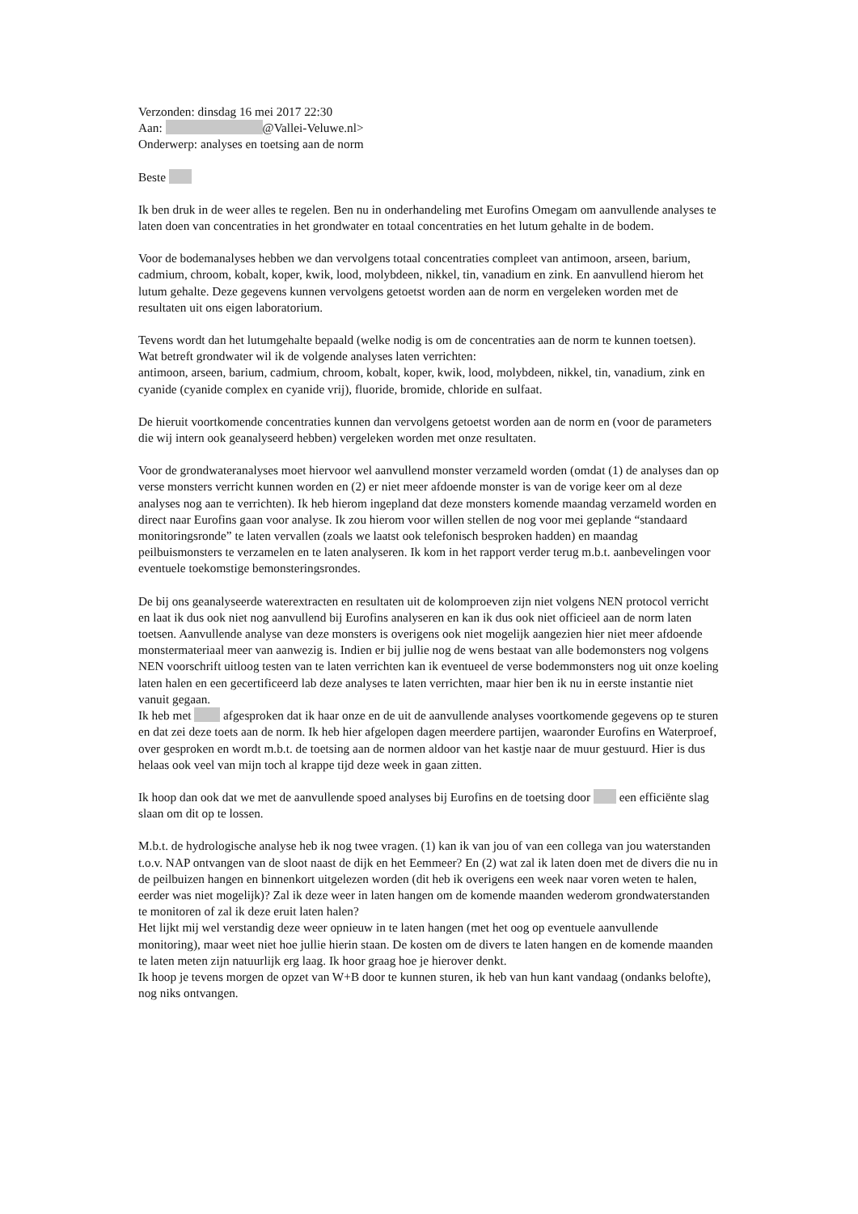Verzonden: dinsdag 16 mei 2017 22:30
Aan: @Vallei-Veluwe.nl>
Onderwerp: analyses en toetsing aan de norm
Beste
Ik ben druk in de weer alles te regelen. Ben nu in onderhandeling met Eurofins Omegam om aanvullende analyses te laten doen van concentraties in het grondwater en totaal concentraties en het lutum gehalte in de bodem.
Voor de bodemanalyses hebben we dan vervolgens totaal concentraties compleet van antimoon, arseen, barium, cadmium, chroom, kobalt, koper, kwik, lood, molybdeen, nikkel, tin, vanadium en zink. En aanvullend hierom het lutum gehalte. Deze gegevens kunnen vervolgens getoetst worden aan de norm en vergeleken worden met de resultaten uit ons eigen laboratorium.
Tevens wordt dan het lutumgehalte bepaald (welke nodig is om de concentraties aan de norm te kunnen toetsen).
Wat betreft grondwater wil ik de volgende analyses laten verrichten:
antimoon, arseen, barium, cadmium, chroom, kobalt, koper, kwik, lood, molybdeen, nikkel, tin, vanadium, zink en cyanide (cyanide complex en cyanide vrij), fluoride, bromide, chloride en sulfaat.
De hieruit voortkomende concentraties kunnen dan vervolgens getoetst worden aan de norm en (voor de parameters die wij intern ook geanalyseerd hebben) vergeleken worden met onze resultaten.
Voor de grondwateranalyses moet hiervoor wel aanvullend monster verzameld worden (omdat (1) de analyses dan op verse monsters verricht kunnen worden en (2) er niet meer afdoende monster is van de vorige keer om al deze analyses nog aan te verrichten). Ik heb hierom ingepland dat deze monsters komende maandag verzameld worden en direct naar Eurofins gaan voor analyse. Ik zou hierom voor willen stellen de nog voor mei geplande “standaard monitoringsronde” te laten vervallen (zoals we laatst ook telefonisch besproken hadden) en maandag peilbuismonsters te verzamelen en te laten analyseren. Ik kom in het rapport verder terug m.b.t. aanbevelingen voor eventuele toekomstige bemonsteringsrondes.
De bij ons geanalyseerde waterextracten en resultaten uit de kolomproeven zijn niet volgens NEN protocol verricht en laat ik dus ook niet nog aanvullend bij Eurofins analyseren en kan ik dus ook niet officieel aan de norm laten toetsen. Aanvullende analyse van deze monsters is overigens ook niet mogelijk aangezien hier niet meer afdoende monstermateriaal meer van aanwezig is. Indien er bij jullie nog de wens bestaat van alle bodemonsters nog volgens NEN voorschrift uitloog testen van te laten verrichten kan ik eventueel de verse bodemmonsters nog uit onze koeling laten halen en een gecertificeerd lab deze analyses te laten verrichten, maar hier ben ik nu in eerste instantie niet vanuit gegaan.
Ik heb met afgesproken dat ik haar onze en de uit de aanvullende analyses voortkomende gegevens op te sturen en dat zei deze toets aan de norm. Ik heb hier afgelopen dagen meerdere partijen, waaronder Eurofins en Waterproef, over gesproken en wordt m.b.t. de toetsing aan de normen aldoor van het kastje naar de muur gestuurd. Hier is dus helaas ook veel van mijn toch al krappe tijd deze week in gaan zitten.
Ik hoop dan ook dat we met de aanvullende spoed analyses bij Eurofins en de toetsing door een efficiënte slag slaan om dit op te lossen.
M.b.t. de hydrologische analyse heb ik nog twee vragen. (1) kan ik van jou of van een collega van jou waterstanden t.o.v. NAP ontvangen van de sloot naast de dijk en het Eemmeer? En (2) wat zal ik laten doen met de divers die nu in de peilbuizen hangen en binnenkort uitgelezen worden (dit heb ik overigens een week naar voren weten te halen, eerder was niet mogelijk)? Zal ik deze weer in laten hangen om de komende maanden wederom grondwaterstanden te monitoren of zal ik deze eruit laten halen?
Het lijkt mij wel verstandig deze weer opnieuw in te laten hangen (met het oog op eventuele aanvullende monitoring), maar weet niet hoe jullie hierin staan. De kosten om de divers te laten hangen en de komende maanden te laten meten zijn natuurlijk erg laag. Ik hoor graag hoe je hierover denkt.
Ik hoop je tevens morgen de opzet van W+B door te kunnen sturen, ik heb van hun kant vandaag (ondanks belofte), nog niks ontvangen.